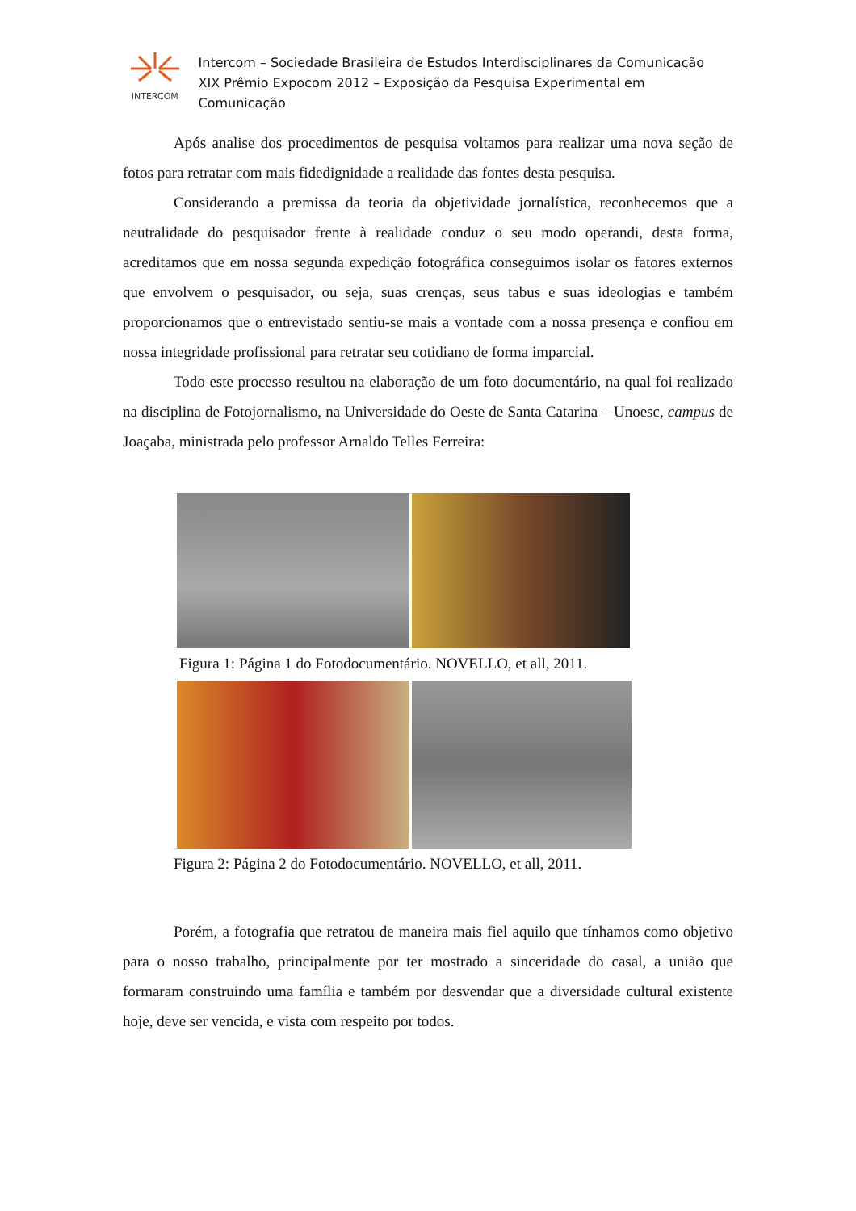INTERCOM
Intercom – Sociedade Brasileira de Estudos Interdisciplinares da Comunicação
XIX Prêmio Expocom 2012 – Exposição da Pesquisa Experimental em Comunicação
Após analise dos procedimentos de pesquisa voltamos para realizar uma nova seção de fotos para retratar com mais fidedignidade a realidade das fontes desta pesquisa.
Considerando a premissa da teoria da objetividade jornalística, reconhecemos que a neutralidade do pesquisador frente à realidade conduz o seu modo operandi, desta forma, acreditamos que em nossa segunda expedição fotográfica conseguimos isolar os fatores externos que envolvem o pesquisador, ou seja, suas crenças, seus tabus e suas ideologias e também proporcionamos que o entrevistado sentiu-se mais a vontade com a nossa presença e confiou em nossa integridade profissional para retratar seu cotidiano de forma imparcial.
Todo este processo resultou na elaboração de um foto documentário, na qual foi realizado na disciplina de Fotojornalismo, na Universidade do Oeste de Santa Catarina – Unoesc, campus de Joaçaba, ministrada pelo professor Arnaldo Telles Ferreira:
Figura 1: Página 1 do Fotodocumentário. NOVELLO, et all, 2011.
Figura 2: Página 2 do Fotodocumentário. NOVELLO, et all, 2011.
Porém, a fotografia que retratou de maneira mais fiel aquilo que tínhamos como objetivo para o nosso trabalho, principalmente por ter mostrado a sinceridade do casal, a união que formaram construindo uma família e também por desvendar que a diversidade cultural existente hoje, deve ser vencida, e vista com respeito por todos.